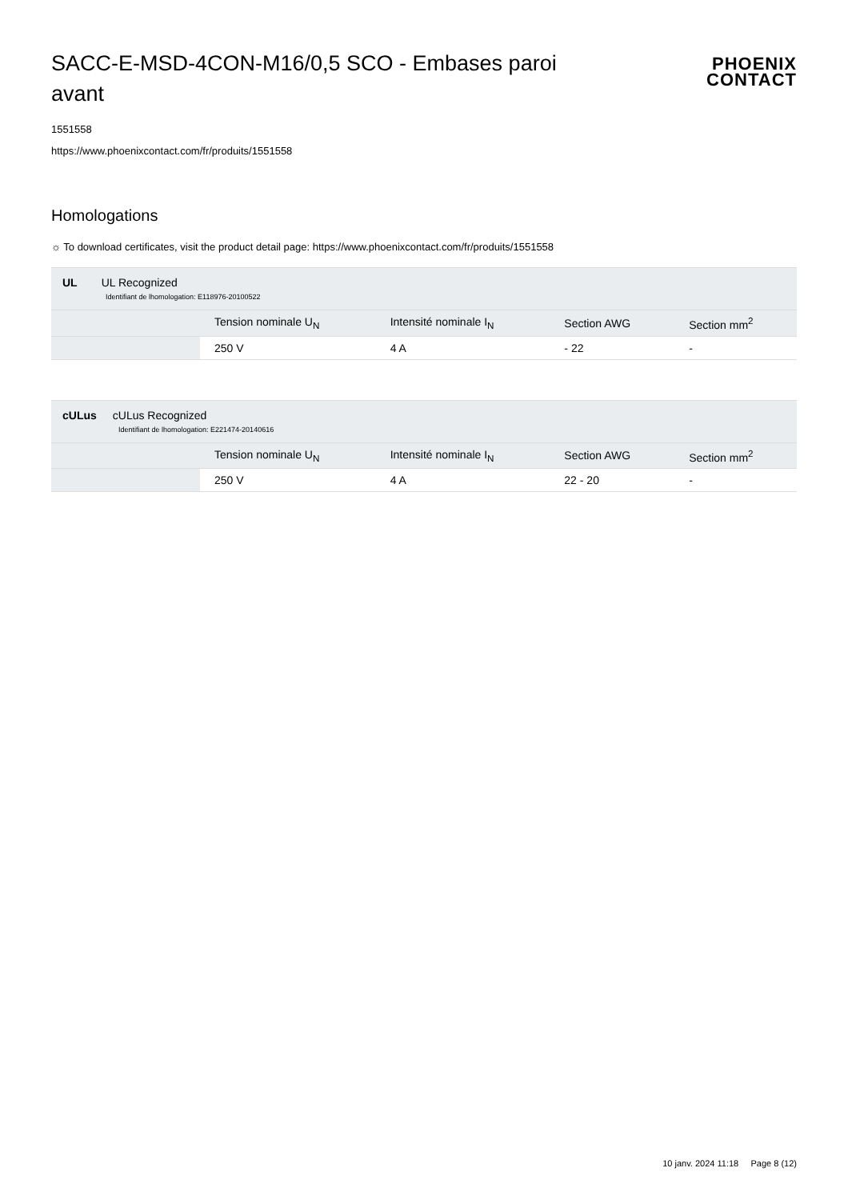SACC-E-MSD-4CON-M16/0,5 SCO - Embases paroi avant
PHOENIX
CONTACT
1551558
https://www.phoenixcontact.com/fr/produits/1551558
Homologations
☼ To download certificates, visit the product detail page: https://www.phoenixcontact.com/fr/produits/1551558
| UL UL Recognized Identifiant de lhomologation: E118976-20100522 | | | | |
| | Tension nominale U<sub>N</sub> | Intensité nominale I<sub>N</sub> | Section AWG | Section mm<sup>2</sup> |
| | 250 V | 4 A | - 22 | - |
| cULus cULus Recognized Identifiant de lhomologation: E221474-20140616 | | | | |
| | Tension nominale U<sub>N</sub> | Intensité nominale I<sub>N</sub> | Section AWG | Section mm<sup>2</sup> |
| | 250 V | 4 A | 22 - 20 | - |
10 janv. 2024 11:18 Page 8 (12)